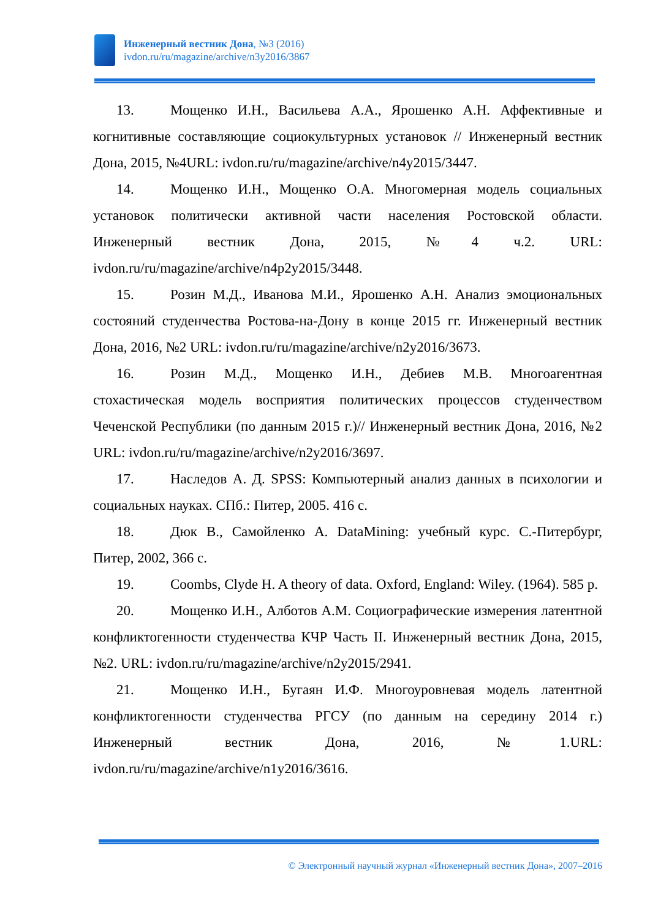Инженерный вестник Дона, №3 (2016)
ivdon.ru/ru/magazine/archive/n3y2016/3867
13. Мощенко И.Н., Васильева А.А., Ярошенко А.Н. Аффективные и когнитивные составляющие социокультурных установок // Инженерный вестник Дона, 2015, №4URL: ivdon.ru/ru/magazine/archive/n4y2015/3447.
14. Мощенко И.Н., Мощенко О.А. Многомерная модель социальных установок политически активной части населения Ростовской области. Инженерный вестник Дона, 2015, №4 ч.2. URL: ivdon.ru/ru/magazine/archive/n4p2y2015/3448.
15. Розин М.Д., Иванова М.И., Ярошенко А.Н. Анализ эмоциональных состояний студенчества Ростова-на-Дону в конце 2015 гг. Инженерный вестник Дона, 2016, №2 URL: ivdon.ru/ru/magazine/archive/n2y2016/3673.
16. Розин М.Д., Мощенко И.Н., Дебиев М.В. Многоагентная стохастическая модель восприятия политических процессов студенчеством Чеченской Республики (по данным 2015 г.)// Инженерный вестник Дона, 2016, №2 URL: ivdon.ru/ru/magazine/archive/n2y2016/3697.
17. Наследов А. Д. SPSS: Компьютерный анализ данных в психологии и социальных науках. СПб.: Питер, 2005. 416 с.
18. Дюк В., Самойленко А. DataMining: учебный курс. С.-Питербург, Питер, 2002, 366 с.
19. Coombs, Clyde H. A theory of data. Oxford, England: Wiley. (1964). 585 p.
20. Мощенко И.Н., Алботов А.М. Социографические измерения латентной конфликтогенности студенчества КЧР Часть II. Инженерный вестник Дона, 2015, №2. URL: ivdon.ru/ru/magazine/archive/n2y2015/2941.
21. Мощенко И.Н., Бугаян И.Ф. Многоуровневая модель латентной конфликтогенности студенчества РГСУ (по данным на середину 2014 г.) Инженерный вестник Дона, 2016, №1.URL: ivdon.ru/ru/magazine/archive/n1y2016/3616.
© Электронный научный журнал «Инженерный вестник Дона», 2007–2016